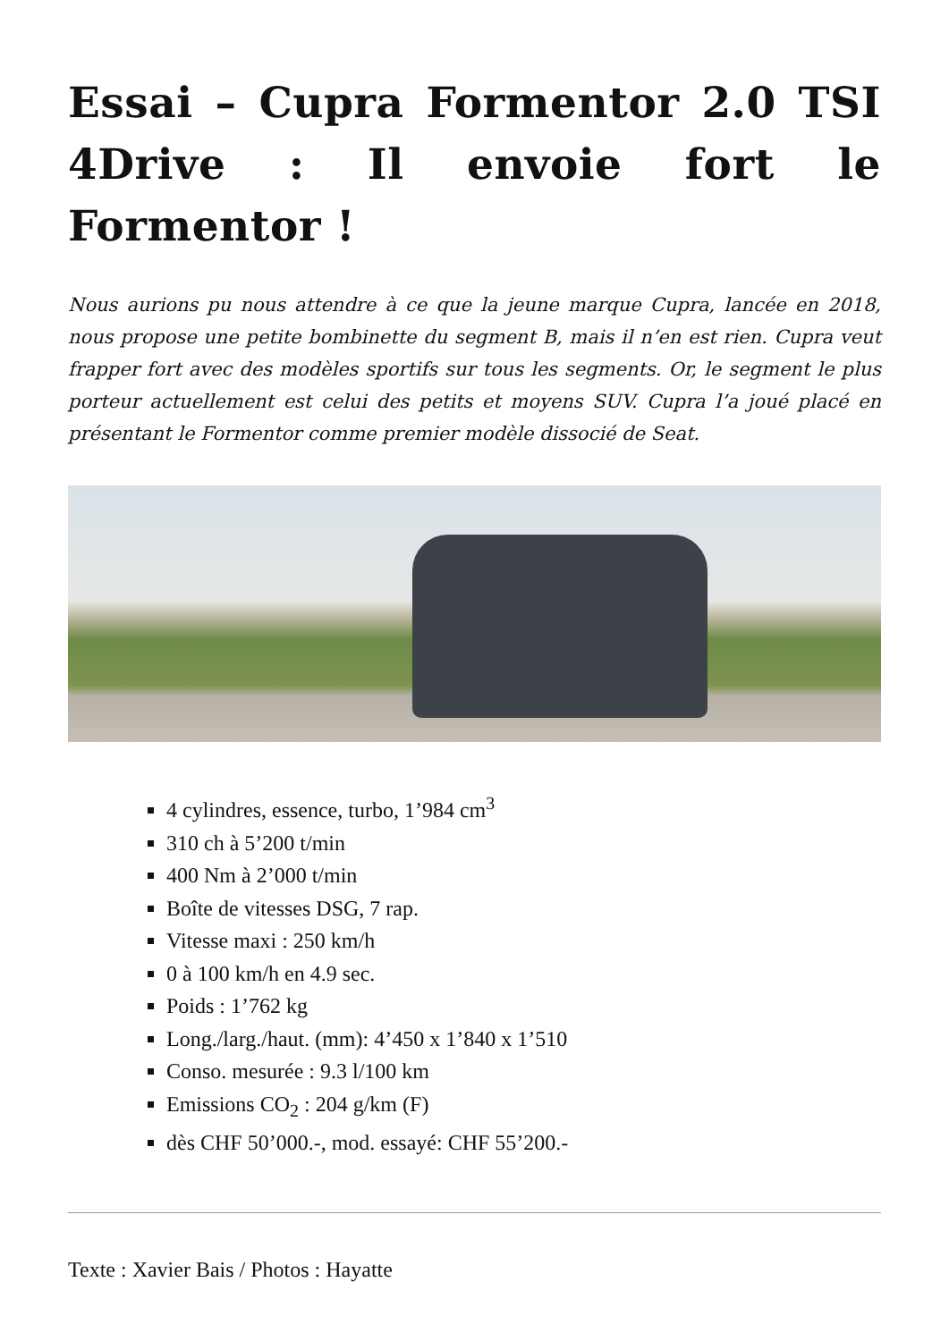Essai – Cupra Formentor 2.0 TSI 4Drive : Il envoie fort le Formentor !
Nous aurions pu nous attendre à ce que la jeune marque Cupra, lancée en 2018, nous propose une petite bombinette du segment B, mais il n’en est rien. Cupra veut frapper fort avec des modèles sportifs sur tous les segments. Or, le segment le plus porteur actuellement est celui des petits et moyens SUV. Cupra l’a joué placé en présentant le Formentor comme premier modèle dissocié de Seat.
4 cylindres, essence, turbo, 1’984 cm<sup>3</sup>
310 ch à 5’200 t/min
400 Nm à 2’000 t/min
Boîte de vitesses DSG, 7 rap.
Vitesse maxi : 250 km/h
0 à 100 km/h en 4.9 sec.
Poids : 1’762 kg
Long./larg./haut. (mm): 4’450 x 1’840 x 1’510
Conso. mesurée : 9.3 l/100 km
Emissions CO<sub>2</sub> : 204 g/km (F)
dès CHF 50’000.-, mod. essayé: CHF 55’200.-
Texte : Xavier Bais / Photos : Hayatte